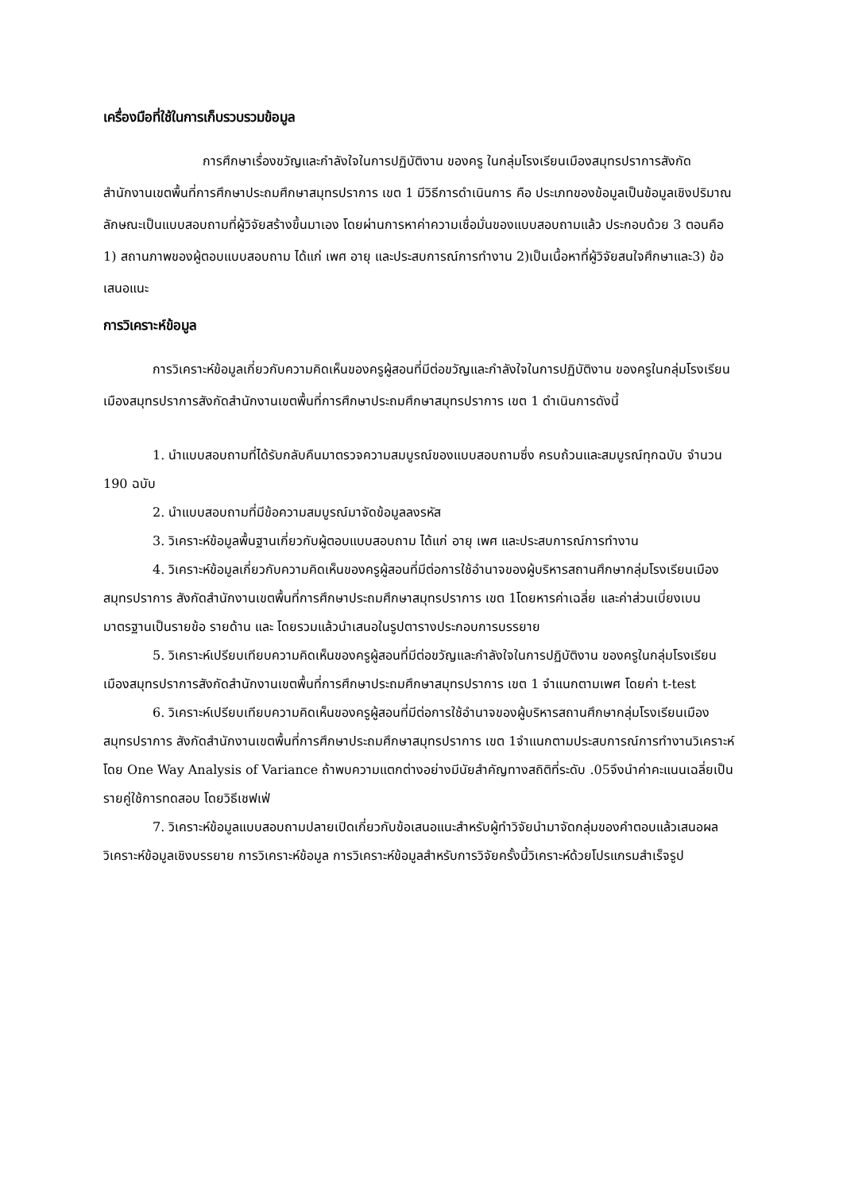เครื่องมือที่ใช้ในการเก็บรวบรวมข้อมูล
การศึกษาเรื่องขวัญและกำลังใจในการปฏิบัติงาน ของครู ในกลุ่มโรงเรียนเมืองสมุทรปราการสังกัดสำนักงานเขตพื้นที่การศึกษาประถมศึกษาสมุทรปราการ เขต 1 มีวิธีการดำเนินการ คือ ประเภทของข้อมูลเป็นข้อมูลเชิงปริมาณลักษณะเป็นแบบสอบถามที่ผู้วิจัยสร้างขึ้นมาเอง โดยผ่านการหาค่าความเชื่อมั่นของแบบสอบถามแล้ว ประกอบด้วย 3 ตอนคือ 1) สถานภาพของผู้ตอบแบบสอบถาม ได้แก่ เพศ อายุ และประสบการณ์การทำงาน 2)เป็นเนื้อหาที่ผู้วิจัยสนใจศึกษาและ3) ข้อเสนอแนะ
การวิเคราะห์ข้อมูล
การวิเคราะห์ข้อมูลเกี่ยวกับความคิดเห็นของครูผู้สอนที่มีต่อขวัญและกำลังใจในการปฏิบัติงาน ของครูในกลุ่มโรงเรียนเมืองสมุทรปราการสังกัดสำนักงานเขตพื้นที่การศึกษาประถมศึกษาสมุทรปราการ เขต 1 ดำเนินการดังนี้
1. นำแบบสอบถามที่ได้รับกลับคืนมาตรวจความสมบูรณ์ของแบบสอบถามซึ่ง ครบถ้วนและสมบูรณ์ทุกฉบับ จำนวน 190 ฉบับ
2. นำแบบสอบถามที่มีข้อความสมบูรณ์มาจัดข้อมูลลงรหัส
3. วิเคราะห์ข้อมูลพื้นฐานเกี่ยวกับผู้ตอบแบบสอบถาม ได้แก่ อายุ เพศ และประสบการณ์การทำงาน
4. วิเคราะห์ข้อมูลเกี่ยวกับความคิดเห็นของครูผู้สอนที่มีต่อการใช้อำนาจของผู้บริหารสถานศึกษากลุ่มโรงเรียนเมืองสมุทรปราการ สังกัดสำนักงานเขตพื้นที่การศึกษาประถมศึกษาสมุทรปราการ เขต 1โดยหารค่าเฉลี่ย และค่าส่วนเบี่ยงเบนมาตรฐานเป็นรายข้อ รายด้าน และ โดยรวมแล้วนำเสนอในรูปตารางประกอบการบรรยาย
5. วิเคราะห์เปรียบเทียบความคิดเห็นของครูผู้สอนที่มีต่อขวัญและกำลังใจในการปฏิบัติงาน ของครูในกลุ่มโรงเรียนเมืองสมุทรปราการสังกัดสำนักงานเขตพื้นที่การศึกษาประถมศึกษาสมุทรปราการ เขต 1 จำแนกตามเพศ โดยค่า t-test
6. วิเคราะห์เปรียบเทียบความคิดเห็นของครูผู้สอนที่มีต่อการใช้อำนาจของผู้บริหารสถานศึกษากลุ่มโรงเรียนเมืองสมุทรปราการ สังกัดสำนักงานเขตพื้นที่การศึกษาประถมศึกษาสมุทรปราการ เขต 1จำแนกตามประสบการณ์การทำงานวิเคราะห์โดย One Way Analysis of Variance ถ้าพบความแตกต่างอย่างมีนัยสำคัญทางสถิติที่ระดับ .05จึงนำค่าคะแนนเฉลี่ยเป็นรายคู่ใช้การทดสอบ โดยวิธีเชฟเฟ่
7. วิเคราะห์ข้อมูลแบบสอบถามปลายเปิดเกี่ยวกับข้อเสนอแนะสำหรับผู้ทำวิจัยนำมาจัดกลุ่มของคำตอบแล้วเสนอผลวิเคราะห์ข้อมูลเชิงบรรยาย การวิเคราะห์ข้อมูล การวิเคราะห์ข้อมูลสำหรับการวิจัยครั้งนี้วิเคราะห์ด้วยโปรแกรมสำเร็จรูป